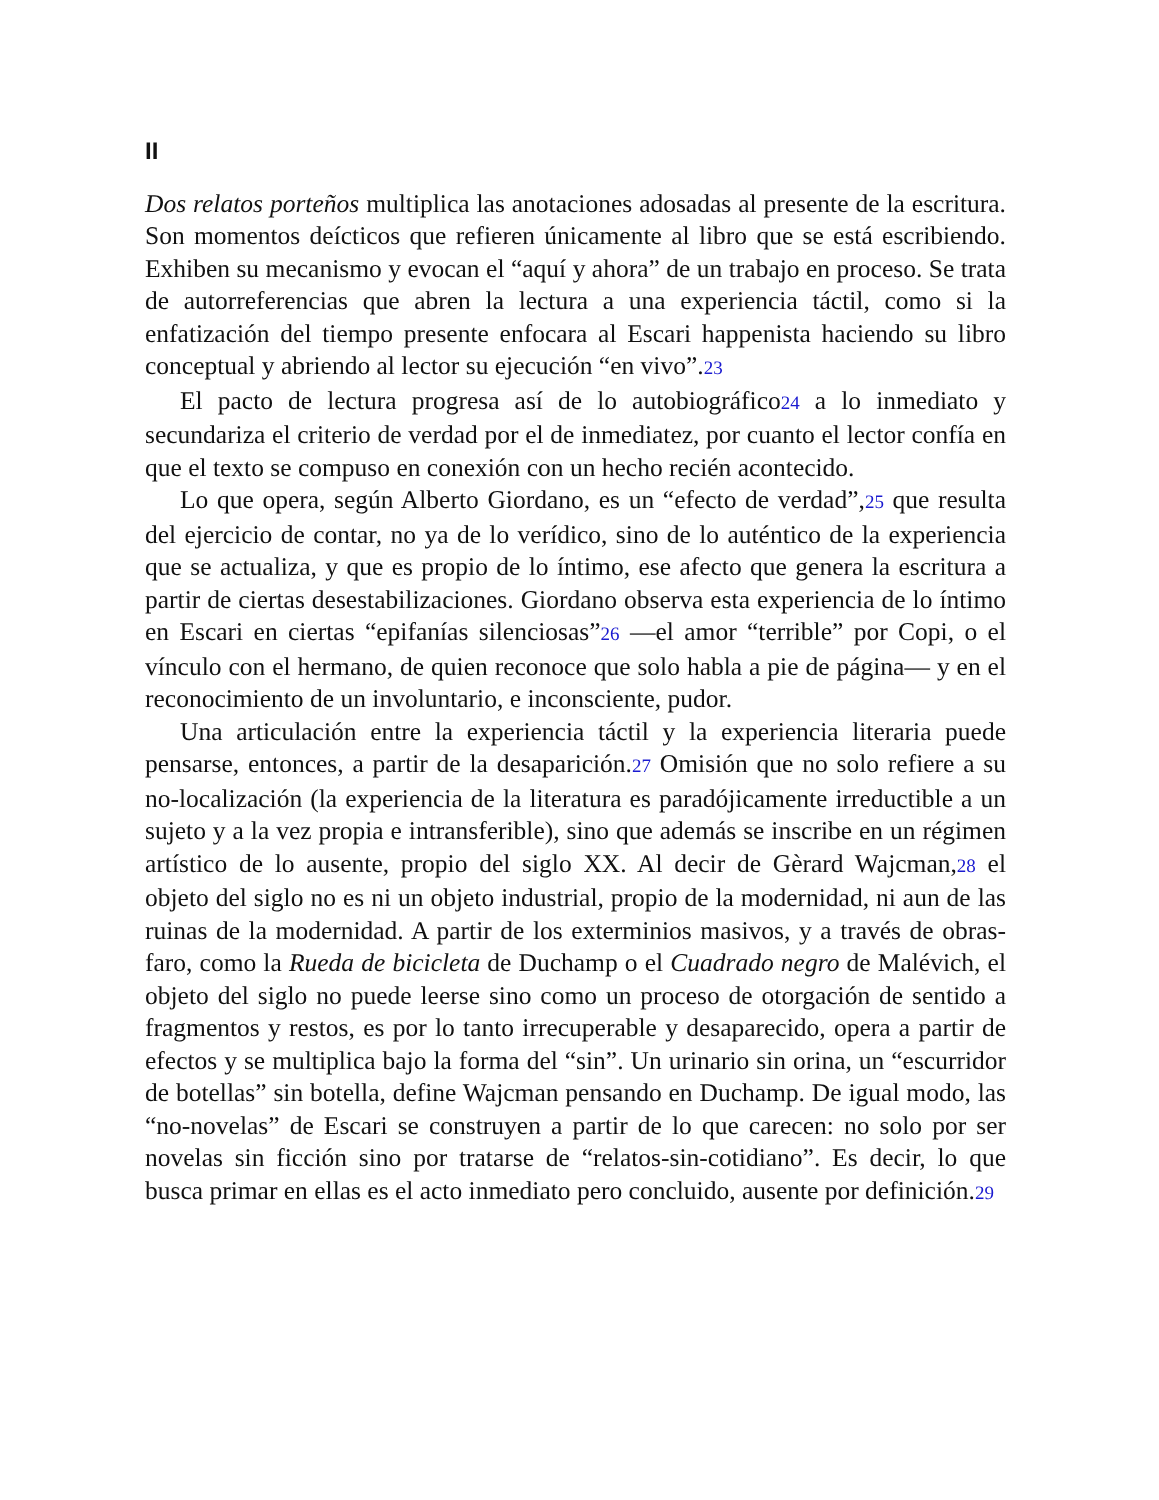II
Dos relatos porteños multiplica las anotaciones adosadas al presente de la escritura. Son momentos deícticos que refieren únicamente al libro que se está escribiendo. Exhiben su mecanismo y evocan el “aquí y ahora” de un trabajo en proceso. Se trata de autorreferencias que abren la lectura a una experiencia táctil, como si la enfatización del tiempo presente enfocara al Escari happenista haciendo su libro conceptual y abriendo al lector su ejecución “en vivo”.23
El pacto de lectura progresa así de lo autobiográfico24 a lo inmediato y secundariza el criterio de verdad por el de inmediatez, por cuanto el lector confía en que el texto se compuso en conexión con un hecho recién acontecido.
Lo que opera, según Alberto Giordano, es un “efecto de verdad”,25 que resulta del ejercicio de contar, no ya de lo verídico, sino de lo auténtico de la experiencia que se actualiza, y que es propio de lo íntimo, ese afecto que genera la escritura a partir de ciertas desestabilizaciones. Giordano observa esta experiencia de lo íntimo en Escari en ciertas “epifanías silenciosas”26 —el amor “terrible” por Copi, o el vínculo con el hermano, de quien reconoce que solo habla a pie de página— y en el reconocimiento de un involuntario, e inconsciente, pudor.
Una articulación entre la experiencia táctil y la experiencia literaria puede pensarse, entonces, a partir de la desaparición.27 Omisión que no solo refiere a su no-localización (la experiencia de la literatura es paradójicamente irreductible a un sujeto y a la vez propia e intransferible), sino que además se inscribe en un régimen artístico de lo ausente, propio del siglo XX. Al decir de Gèrard Wajcman,28 el objeto del siglo no es ni un objeto industrial, propio de la modernidad, ni aun de las ruinas de la modernidad. A partir de los exterminios masivos, y a través de obras-faro, como la Rueda de bicicleta de Duchamp o el Cuadrado negro de Malévich, el objeto del siglo no puede leerse sino como un proceso de otorgación de sentido a fragmentos y restos, es por lo tanto irrecuperable y desaparecido, opera a partir de efectos y se multiplica bajo la forma del “sin”. Un urinario sin orina, un “escurridor de botellas” sin botella, define Wajcman pensando en Duchamp. De igual modo, las “no-novelas” de Escari se construyen a partir de lo que carecen: no solo por ser novelas sin ficción sino por tratarse de “relatos-sin-cotidiano”. Es decir, lo que busca primar en ellas es el acto inmediato pero concluido, ausente por definición.29